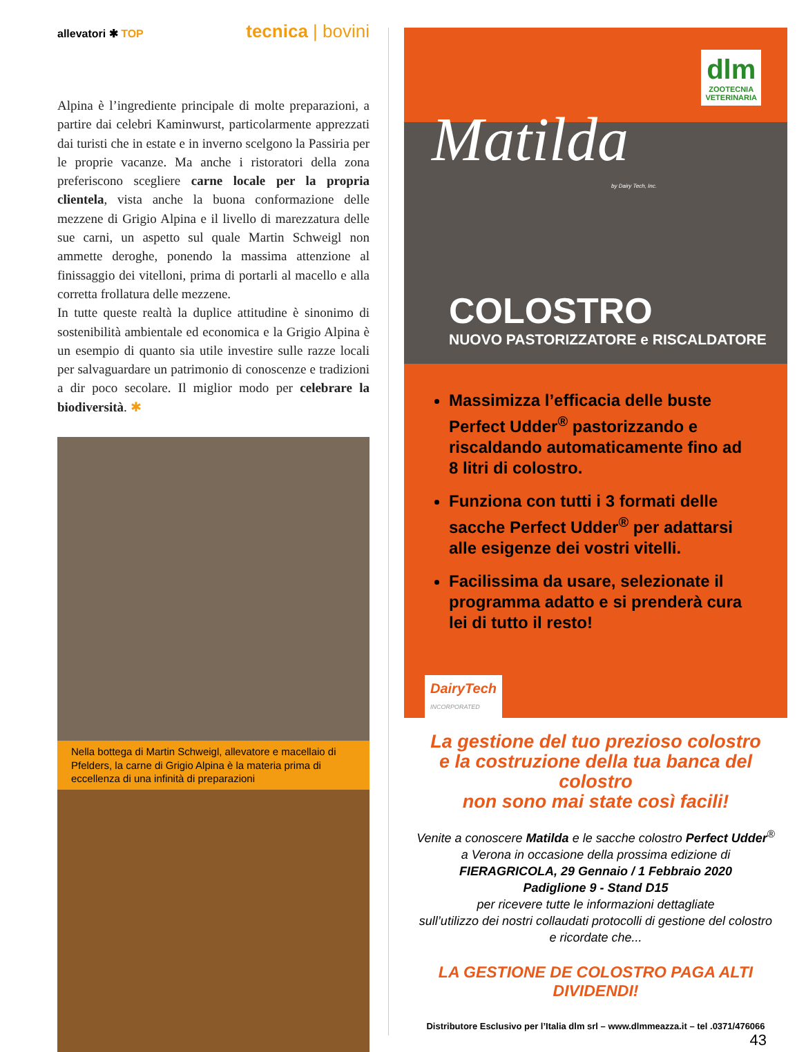allevatori ✱ TOP
tecnica | bovini
Alpina è l’ingrediente principale di molte preparazioni, a partire dai celebri Kaminwurst, particolarmente apprezzati dai turisti che in estate e in inverno scelgono la Passiria per le proprie vacanze. Ma anche i ristoratori della zona preferiscono scegliere carne locale per la propria clientela, vista anche la buona conformazione delle mezzene di Grigio Alpina e il livello di marezzatura delle sue carni, un aspetto sul quale Martin Schweigl non ammette deroghe, ponendo la massima attenzione al finissaggio dei vitelloni, prima di portarli al macello e alla corretta frollatura delle mezzene.
In tutte queste realtà la duplice attitudine è sinonimo di sostenibilità ambientale ed economica e la Grigio Alpina è un esempio di quanto sia utile investire sulle razze locali per salvaguardare un patrimonio di conoscenze e tradizioni a dir poco secolare. Il miglior modo per celebrare la biodiversità. ✱
Nella bottega di Martin Schweigl, allevatore e macellaio di Pfelders, la carne di Grigio Alpina è la materia prima di eccellenza di una infinità di preparazioni
dlm
ZOOTECNIA
VETERINARIA
Matilda
by Dairy Tech, Inc.
COLOSTRO
NUOVO PASTORIZZATORE e RISCALDATORE
Massimizza l’efficacia delle buste Perfect Udder<sup>®</sup> pastorizzando e riscaldando automaticamente fino ad 8 litri di colostro.
Funziona con tutti i 3 formati delle sacche Perfect Udder<sup>®</sup> per adattarsi alle esigenze dei vostri vitelli.
Facilissima da usare, selezionate il programma adatto e si prenderà cura lei di tutto il resto!
DairyTech
INCORPORATED
La gestione del tuo prezioso colostro
e la costruzione della tua banca del colostro
non sono mai state così facili!
Venite a conoscere Matilda e le sacche colostro Perfect Udder<sup>®</sup>
a Verona in occasione della prossima edizione di
FIERAGRICOLA, 29 Gennaio / 1 Febbraio 2020
Padiglione 9 - Stand D15
per ricevere tutte le informazioni dettagliate
sull’utilizzo dei nostri collaudati protocolli di gestione del colostro
e ricordate che...
LA GESTIONE DE COLOSTRO PAGA ALTI DIVIDENDI!
Distributore Esclusivo per l’Italia dlm srl – www.dlmmeazza.it – tel .0371/476066
43